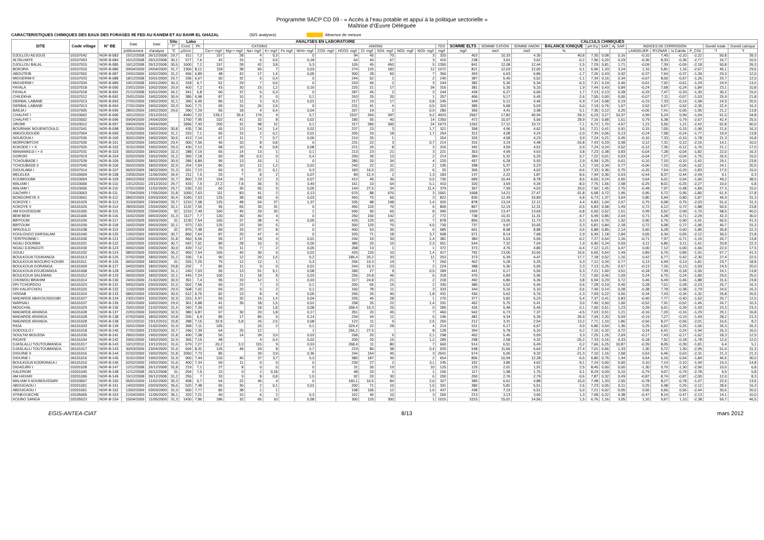Programme 9ACP CD 09 - « Accès à l’eau potable et appui à la politique sectorielle »
Maîtrise d’Œuvre Déléguée
CARACTERISTIQUES CHIMIQUES DES EAUX DES FORAGES 9E FED AU KANEM ET AU BAHR EL GHAZAL (925 analyses) Absence de mesure
| SITE | Code village | N° BE | Date | Date | Situ | Labo | | ANALYSES EN LABORATOIRE | | | | | | | | | | | | | CALCULS CHIMIQUES | | | | | | | | | | | | |
| --- | --- | --- | --- | --- | --- | --- | --- | --- | --- | --- | --- | --- | --- | --- | --- | --- | --- | --- | --- | --- | --- | --- | --- | --- | --- | --- | --- | --- | --- | --- | --- | --- | --- |
| | | | | | T° | Cond. | Ph | CATIONS | | | | | | ANIONS | | | | | | TDS | SOMME ELTS | SOMME CATION | SOMME ANION | BALANCE IONIQUE | pH Eq | SAR | Aj. SAR | INDICES DE CORROSION | | | | Dureté totale | Dureté calcique |
| | | | prélèvement | d'analyse | °C | µS/cm | | Ca++ mg/l | Mg++ mg/l | Na+ mg/l | K+ mg/l | Fe mg/l | NH4+ mg/l | CO3- mg/l | HCO3- mg/l | Cl- mg/l | SO4- mg/l | NO2- mg/l | NO3- mg/l | mg/l | mg/l | me/l | me/l | % | | | | LANGELIER | RYZNAR | Is Calcite | P_CO2 | °f | °f |
| DJOLLOU ADJOUS | 03107042 | NGR-B-083 | 15/12/2008 | 26/12/2008 | 29,7 | 511 | 7,2 | 157 | 28 | 4 | 0,3 | | 0 | | 94 | 45 | 70 | | 3 | 320 | 403 | 10,33 | 4,35 | 40,8 | 7,30 | 0,08 | 0,16 | -0,10 | 7,40 | -0,10 | -2,22 | 50,8 | 39,3 |
| ALTALHAYE | 03107003 | NGR-B-084 | 15/12/2008 | 26/12/2008 | 30,1 | 577 | 7,6 | 42 | 15 | 6 | 0,5 | | 0,18 | | 64 | 40 | 67 | | 3 | 415 | 238 | 3,61 | 3,62 | -0,2 | 7,96 | 0,20 | 0,29 | -0,36 | 8,33 | -0,36 | -2,77 | 16,7 | 10,5 |
| DJOLLOU BALAL | 03107015 | NGR-B-085 | 16/12/2008 | 26/12/2008 | 30,5 | 1600 | 7,2 | 157 | 28 | 42 | 3,8 | | 5,3 | | 105 | 45 | 450 | | 5 | 1350 | 841 | 12,08 | 12,44 | -1,5 | 7,29 | 0,81 | 1,71 | -0,09 | 7,39 | -0,09 | -2,18 | 50,8 | 39,3 |
| BOKORA | 03107010 | NGR-B-086 | 09/04/2009 | 24/04/2009 | 31,7 | 1356 | 8,12 | 118 | 38 | 65 | 7 | | 0,03 | | 274 | 125 | 182 | | 12 | 1072 | 821 | 12,03 | 12,00 | 0,1 | 6,96 | 1,33 | 3,24 | 1,16 | 5,81 | 1,16 | -2,67 | 45,1 | 29,5 |
| ABOUTEIB | 03107002 | NGR-B-087 | 24/01/2009 | 10/02/2009 | 31,2 | 456 | 6,89 | 48 | 42 | 17 | 1,4 | | 0,05 | | 300 | 28 | 50 | | 7 | 350 | 493 | 6,63 | 6,86 | -1,7 | 7,26 | 0,43 | 0,92 | -0,37 | 7,64 | -0,37 | -1,39 | 29,3 | 12,0 |
| MIGUERIM II | 03107033 | NGR-B-088 | 18/12/2008 | 10/01/2009 | 29,7 | 336 | 6,67 | 50 | 32 | 6 | 0,4 | | 0 | | 244 | 52 | 1 | | 2 | 240 | 387 | 5,40 | 5,52 | -1,1 | 7,34 | 0,16 | 0,34 | -0,67 | 8,00 | -0,67 | -1,26 | 25,7 | 12,5 |
| MIGUERIM I | 03107034 | NGR-B-089 | 19/12/2008 | 10/01/2009 | 30,3 | 318 | 6,7 | 52 | 29 | 7 | 0,6 | | 0 | | 243 | 45 | 2 | | 3 | 244 | 382 | 5,30 | 5,34 | -0,3 | 7,31 | 0,19 | 0,40 | -0,61 | 7,92 | -0,61 | -1,29 | 24,9 | 13,0 |
| FAYALA | 03107018 | NGR-B-090 | 23/01/2009 | 10/02/2009 | 29,9 | 400 | 7,2 | 43 | 30 | 15 | 1,2 | | 0,16 | | 220 | 21 | 17 | | 34 | 316 | 381 | 5,30 | 5,10 | 1,9 | 7,44 | 0,43 | 0,84 | -0,24 | 7,68 | -0,24 | -1,84 | 23,1 | 10,8 |
| FAYALA | 03107018 | NGR-B-091 | 21/12/2008 | 10/01/2009 | 34,1 | 341 | 6,8 | 60 | 37 | 5 | 0,3 | | 0 | | 287 | 45 | 2 | | 3 | 244 | 439 | 6,27 | 6,06 | 1,7 | 7,13 | 0,13 | 0,28 | -0,33 | 7,47 | -0,33 | -1,30 | 30,2 | 15,0 |
| CHILEKHA | 03107012 | NGR-B-092 | 25/01/2009 | 19/02/2009 | 30,9 | 385 | 6,98 | 87 | 10 | 0 | 0 | | 0,1 | | 263 | 25 | 20 | | 1 | 257 | 406 | 5,17 | 5,45 | -2,6 | 7,05 | 0,00 | 0,00 | -0,07 | 7,11 | -0,07 | -1,53 | 25,9 | 21,8 |
| DERBAL LABANE | 03107013 | NGR-B-093 | 27/01/2009 | 19/02/2009 | 32,1 | 390 | 6,95 | 80 | 12 | 3 | 0,3 | | 0,01 | | 217 | 19 | 17 | | 0,8 | 245 | 349 | 5,12 | 4,46 | 6,9 | 7,14 | 0,08 | 0,19 | -0,19 | 7,33 | -0,19 | -1,58 | 24,9 | 20,0 |
| DERBAL LABANE | 03107013 | NGR-B-094 | 27/01/2009 | 19/02/2009 | 33,3 | 500 | 7,71 | 65 | 15 | 26 | 2,6 | | 0 | | 231 | 41 | 4 | | 0,5 | 320 | 385 | 5,68 | 5,03 | 6,0 | 7,19 | 0,76 | 1,67 | 0,52 | 6,67 | 0,52 | -2,30 | 22,4 | 16,3 |
| BADJA I | 03107005 | NGR-B-095 | 28/01/2009 | 19/02/2009 | 29,6 | 390 | 7,29 | 55 | 18 | 4 | 0,4 | | 0,04 | | 207 | 19 | 2 | | 0,9 | 280 | 306 | 4,41 | 3,98 | 5,1 | 7,35 | 0,12 | 0,25 | -0,06 | 7,41 | -0,06 | -1,95 | 21,2 | 13,8 |
| CHALFAT I | 03103002 | NGR-B-096 | 10/12/2010 | 23/12/2010 | | 4940 | 7,22 | 139,2 | 39,4 | 170 | 9 | | 5,7 | | 1537 | 260 | 397 | | 9,2 | 4923 | 2567 | 17,82 | 40,94 | -39,3 | 6,23 | 3,27 | 10,37 | 0,99 | 5,24 | 0,99 | -1,04 | 51,0 | 34,8 |
| CHALFAT I | 03103002 | NGR-B-096 | 09/04/2009 | 24/04/2009 | | 1760 | 7,95 | 102 | 41 | 32 | 8 | | 0,02 | | 180 | 55 | 40 | | 14 | 1350 | 472 | 10,07 | 5,56 | 28,9 | 7,16 | 0,68 | 1,51 | 0,79 | 6,38 | 0,79 | -2,67 | 42,4 | 25,5 |
| OROMI | 03103012 | NGR-B-097 | 09/04/2009 | 24/04/2009 | | 1896 | 7,93 | 200 | 31 | 98 | 12 | | 0,1 | | 317 | 280 | 300 | | 24 | 1673 | 1262 | 17,12 | 19,72 | -7,1 | 6,72 | 1,70 | 4,57 | 1,21 | 5,50 | 1,21 | -2,42 | 62,8 | 50,0 |
| BOURNAK NGUENITOULO | 03107041 | NGR-B-098 | 30/01/2009 | 19/02/2009 | 30,8 | 435 | 7,36 | 65 | 13 | 14 | 1,4 | | 0,02 | | 237 | 23 | 3 | | 1,7 | 321 | 358 | 4,96 | 4,62 | 3,6 | 7,21 | 0,41 | 0,91 | 0,15 | 7,05 | 0,15 | -1,96 | 21,6 | 16,3 |
| AMGOUDOUDE | 03107004 | NGR-B-099 | 01/02/2009 | 19/02/2009 | 31,1 | 315 | 7,1 | 55 | 15 | 2 | 0,2 | | 0,01 | | 200 | 20 | 18 | | 1,7 | 254 | 312 | 4,08 | 4,24 | -2,0 | 7,34 | 0,06 | 0,13 | -0,24 | 7,58 | -0,24 | -1,77 | 19,9 | 13,8 |
| NGUEOUA I | 03107036 | NGR-B-100 | 30/01/2009 | 19/02/2009 | 30,5 | 413 | 7,14 | 67 | 11 | 7 | 0,7 | | 0,06 | | 214 | 25 | 1 | | | 254 | 326 | 4,58 | 4,23 | 3,9 | 7,24 | 0,21 | 0,45 | -0,10 | 7,33 | -0,10 | -1,78 | 21,3 | 16,8 |
| MORROMTCHI | 03107035 | NGR-B-101 | 02/02/2009 | 19/02/2009 | 29,4 | 300 | 7,55 | 40 | 10 | 8 | 0,8 | | 0 | | 231 | 22 | 3 | | 0,7 | 214 | 316 | 3,19 | 4,48 | -16,8 | 7,43 | 0,29 | 0,58 | 0,12 | 7,31 | 0,12 | -2,16 | 14,1 | 10,0 |
| KOKODE I + II | 03107026 | NGR-B-102 | 31/01/2009 | 19/02/2009 | 29,3 | 430 | 7,12 | 68 | 10 | 8 | 0,8 | | 0,08 | | 221 | 25 | 8 | | 3 | 316 | 342 | 4,59 | 4,51 | 0,9 | 7,24 | 0,24 | 0,52 | -0,12 | 7,35 | -0,12 | -1,76 | 21,1 | 17,0 |
| MANAWADJI I + II | 03107031 | NGR-B-103 | 05/02/2009 | 18/02/2009 | 32,3 | 288 | 7,19 | 65 | 14 | 13 | 1 | | 0,1 | | 213 | 23 | 21 | | 3 | 221 | 353 | 4,99 | 4,63 | 3,8 | 7,23 | 0,38 | 0,83 | -0,04 | 7,28 | -0,04 | -1,82 | 22,0 | 16,3 |
| GOROKI | 03107019 | NGR-B-104 | 02/02/2009 | 19/02/2009 | 31,2 | 360 | 7,18 | 60 | 28 | 0,5 | 0 | | 0,4 | | 250 | 30 | 13 | | 2 | 214 | 384 | 5,32 | 5,25 | 0,7 | 7,22 | 0,01 | 0,03 | -0,04 | 7,27 | -0,04 | -1,75 | 26,5 | 15,0 |
| TCHOUBADE I | 03107039 | NGR-B-105 | 05/02/2009 | 18/02/2009 | 30,9 | 286 | 6,89 | 95 | 13 | 10 | 1 | | 0 | | 280 | 20 | 34 | | 4 | 220 | 457 | 6,28 | 5,93 | 2,9 | 6,99 | 0,25 | 0,61 | -0,10 | 7,10 | -0,10 | -1,42 | 29,1 | 23,8 |
| TCHOUBADE II | 03107040 | NGR-B-106 | 05/02/2009 | 18/02/2009 | 32,5 | 254 | 7,04 | 80 | 10 | 12 | 1,2 | | 0,02 | | 240 | 22 | 31 | | 2 | 195 | 398 | 5,37 | 5,23 | 1,3 | 7,10 | 0,34 | 0,77 | -0,06 | 7,16 | -0,06 | -1,62 | 24,1 | 20,0 |
| DIGUILABA I | 03107014 | NGR-B-107 | 06/02/2009 | 18/02/2009 | 31,3 | 261 | 7,13 | 60 | 6 | 11 | 0,1 | | 0,3 | | 183 | 16,5 | 22 | | 6 | 20 | 305 | 3,97 | 4,02 | -0,6 | 7,33 | 0,36 | 0,75 | -0,20 | 7,54 | -0,20 | -1,83 | 17,5 | 15,0 |
| MELELEA | 03109009 | NGR-B-108 | 23/05/2009 | 11/06/2009 | 34,4 | 211 | 7,5 | 25 | 7 | 8 | 2 | | 0,07 | | 89 | 12,4 | 2 | | 1,3 | 183 | 147 | 2,22 | 1,87 | 8,6 | 7,94 | 0,36 | 0,53 | -0,44 | 8,37 | -0,44 | -2,49 | 9,1 | 6,3 |
| KOUNKOUMI | 03103004 | NGR-B-109 | 09/02/2009 | 03/03/2009 | 31,7 | 800 | 7,29 | 154 | 26 | 12 | 3 | | 0,07 | | 412 | 45 | 36 | | 0,5 | 730 | 689 | 10,44 | 8,78 | 8,6 | 6,65 | 0,24 | 0,65 | 0,64 | 6,01 | 0,64 | -1,66 | 49,2 | 38,5 |
| MALIAM I | 03103006 | NGR-B-110 | 13/12/2010 | 23/12/2010 | 29,7 | 433 | 7,5 | 27,2 | 7,8 | 36 | 5 | | 3,49 | | 161 | 10 | 64 | | 5,1 | 410 | 320 | 3,69 | 4,34 | -8,0 | 7,75 | 1,56 | 2,58 | -0,25 | 8,01 | -0,25 | -2,27 | 10,0 | 6,8 |
| MALIAM I | 03103006 | NGR-B-110 | 07/01/2009 | 11/02/2009 | 29,7 | 530 | 7,02 | 60 | 30 | 55 | 5 | | 0,05 | | 144 | 27,5 | 34 | | 11,4 | 379 | 367 | 7,99 | 4,03 | 33,0 | 7,50 | 1,45 | 2,75 | -0,48 | 7,97 | -0,48 | -1,84 | 27,3 | 15,0 |
| GACHIRI I | 03103003 | NGR-B-111 | 27/04/2009 | 17/05/2009 | 31,8 | 1050 | 7,63 | 111 | 83 | 41 | 2 | | 0,13 | | 670 | 88 | 670 | | 3 | 1001 | 1668 | 14,21 | 27,47 | -31,8 | 6,68 | 0,72 | 1,95 | 0,95 | 5,72 | 0,95 | -1,80 | 61,9 | 27,8 |
| BONGOREYE II | 03103001 | NGR-B-112 | 08/02/2009 | 03/03/2009 | 30,4 | 1046 | 7,53 | 125 | 38 | 68 | 6 | | 0,03 | | 450 | 75 | 65 | | 3 | 822 | 830 | 12,49 | 10,89 | 6,8 | 6,73 | 1,37 | 3,64 | 0,80 | 5,94 | 0,80 | -1,87 | 46,9 | 31,3 |
| KOKOYE I | 06101025 | NGR-B-113 | 31/03/2009 | 23/04/2009 | 33,7 | 1210 | 7,58 | 125 | 48 | 54 | 27 | | 1,37 | | 335 | 88 | 198 | | 1,4 | 920 | 878 | 13,24 | 12,12 | 4,4 | 6,83 | 1,04 | 2,67 | 0,75 | 6,08 | 0,75 | -2,03 | 51,0 | 31,3 |
| KOKOYE II | 06101026 | NGR-B-114 | 28/03/2009 | 23/04/2009 | 32,1 | 1132 | 7,55 | 95 | 65 | 30 | 31 | | 0 | | 450 | 120 | 70 | | 6 | 800 | 867 | 12,19 | 12,31 | -0,5 | 6,83 | 0,58 | 1,49 | 0,72 | 6,12 | 0,72 | -1,88 | 50,5 | 23,8 |
| AM KOUSSOUM | 06101005 | NGR-B-115 | 29/03/2009 | 23/04/2009 | 32 | 1210 | 7,49 | 160 | 45 | 29 | 20 | | 2 | | 590 | 90 | 65 | | 8 | 990 | 1009 | 13,47 | 13,69 | -0,8 | 6,50 | 0,52 | 1,51 | 0,99 | 5,52 | 0,99 | -1,70 | 58,5 | 40,0 |
| BEM BEM | 06101006 | NGR-B-116 | 16/02/2009 | 09/03/2009 | 31,3 | 1117 | 7,7 | 120 | 30 | 40 | 4 | | 0 | | 250 | 150 | 142 | | 2 | 772 | 738 | 10,31 | 11,31 | -4,7 | 6,99 | 0,85 | 2,04 | 0,71 | 6,28 | 0,71 | -2,29 | 42,3 | 30,0 |
| BIRTOUM | 06101039 | NGR-B-117 | 16/02/2009 | 09/03/2009 | 31 | 1130 | 7,54 | 165 | 37 | 38 | 4 | | 0,05 | | 420 | 120 | 65 | | 7 | 878 | 856 | 13,05 | 11,73 | 5,3 | 6,64 | 0,70 | 1,92 | 0,90 | 5,75 | 0,90 | -1,91 | 56,5 | 41,3 |
| BIRTOUM | 06101039 | NGR-B-118 | 16/02/2009 | 09/03/2009 | 32,1 | 973 | 7,53 | 125 | 23 | 39 | 5 | | 0 | | 350 | 120 | 70 | | 4,5 | 730 | 737 | 9,97 | 10,65 | -3,3 | 6,81 | 0,84 | 2,18 | 0,72 | 6,08 | 0,72 | -1,96 | 40,7 | 31,3 |
| ARKOULO | 06101038 | NGR-B-119 | 15/02/2009 | 09/03/2009 | 32 | 870 | 7,48 | 89 | 33 | 37 | 8 | | 0 | | 400 | 53 | 35 | | 6 | 685 | 661 | 8,98 | 8,88 | 0,6 | 6,88 | 0,85 | 2,14 | 0,60 | 6,28 | 0,60 | -1,85 | 35,8 | 22,3 |
| KOULOUGO DARSALAM | 06101040 | NGR-B-120 | 13/02/2009 | 09/03/2009 | 30,7 | 850 | 7,64 | 87 | 20 | 47 | 4 | | 0 | | 320 | 71 | 18 | | 3,7 | 508 | 571 | 8,14 | 7,68 | 2,9 | 6,99 | 1,18 | 2,84 | 0,65 | 6,34 | 0,65 | -2,12 | 30,0 | 21,8 |
| TERITRONNE I | 06101036 | NGR-B-121 | 12/02/2009 | 03/03/2009 | 31,8 | 460 | 6,56 | 55 | 17 | 18 | 4 | | 0,01 | | 240 | 10 | 39 | | 1,4 | 381 | 384 | 5,03 | 5,05 | -0,2 | 7,27 | 0,54 | 1,16 | -0,71 | 7,97 | -0,71 | -1,15 | 20,7 | 13,8 |
| NGALI DOURBA | 06101031 | NGR-B-122 | 10/02/2009 | 03/03/2009 | 30,7 | 642 | 7,01 | 89 | 28 | 10 | 5 | | 0,05 | | 380 | 20 | 10 | | 2,3 | 551 | 544 | 7,32 | 7,04 | 1,9 | 6,90 | 0,24 | 0,59 | 0,11 | 6,80 | 0,11 | -1,41 | 33,8 | 22,3 |
| NGALI DJONGOTI | 06101030 | NGR-B-123 | 09/02/2009 | 03/03/2009 | 30,9 | 439 | 7,12 | 70 | 11 | 7 | 2 | | 0,05 | | 268 | 13 | 1 | | 1 | 372 | 373 | 4,76 | 4,80 | -0,4 | 7,12 | 0,21 | 0,47 | 0,00 | 7,12 | 0,00 | -1,66 | 22,0 | 17,5 |
| GOULI | 06101032 | NGR-B-124 | 08/02/2009 | 03/03/2009 | 30,2 | 950 | 7,54 | 165 | 40 | 30 | 6 | | 0,02 | | 420 | 120 | 10 | | 1,4 | 917 | 792 | 13,00 | 10,50 | 10,6 | 6,65 | 0,54 | 1,49 | 0,89 | 5,76 | 0,89 | -1,91 | 57,7 | 41,3 |
| BOULKOUA TOURANGA | 06101013 | NGR-B-125 | 07/02/2009 | 18/02/2009 | 31,2 | 330 | 7,6 | 90 | 12 | 20 | 1,5 | | 0,2 | | 185,4 | 20,2 | 33 | | 11 | 253 | 373 | 6,39 | 4,47 | 17,7 | 7,18 | 0,52 | 1,16 | 0,42 | 6,77 | 0,42 | -2,30 | 27,4 | 22,5 |
| BOULKOUA NGOURO KOUWI | 06101011 | NGR-B-126 | 06/02/2009 | 18/02/2009 | 31 | 325 | 7,25 | 75 | 12 | 12 | 1 | | 0,3 | | 256 | 19,3 | 19 | | 7 | 250 | 402 | 5,28 | 5,25 | 0,3 | 7,12 | 0,34 | 0,77 | 0,13 | 6,99 | 0,13 | -1,81 | 23,7 | 18,8 |
| BOULKOUA GORANGA | 06101009 | NGR-B-127 | 04/02/2009 | 18/02/2009 | 29,8 | 292 | 7 | 80 | 11 | 9 | 0 | | 0,01 | | 244 | 19,3 | 23 | | 2 | 224 | 388 | 5,30 | 5,05 | 2,3 | 7,13 | 0,25 | 0,57 | -0,13 | 7,26 | -0,13 | -1,59 | 24,5 | 20,0 |
| BOULKOUA EGUIDIANGA | 06101008 | NGR-B-128 | 04/02/2009 | 19/02/2009 | 31,1 | 240 | 7,03 | 55 | 13 | 51 | 5,1 | | 0,08 | | 280 | 27 | 9 | | 0,5 | 189 | 441 | 6,17 | 5,55 | 5,3 | 7,21 | 1,60 | 3,51 | -0,18 | 7,39 | -0,18 | -1,55 | 19,1 | 13,8 |
| BOULKOUA SALEMAN | 06101012 | NGR-B-129 | 06/02/2009 | 18/02/2009 | 32,1 | 445 | 7,24 | 100 | 11 | 18 | 8 | | 0,03 | | 256 | 24,8 | 46 | | 6 | 318 | 470 | 6,89 | 5,95 | 7,3 | 7,00 | 0,46 | 1,09 | 0,24 | 6,75 | 0,24 | -1,80 | 29,5 | 25,0 |
| CHOWOU BRAHIM | 06101014 | NGR-B-130 | 24/01/2009 | 21/02/2009 | 30,9 | 351 | 7,4 | 95 | 19 | 12 | 1 | | 0,03 | | 317 | 24,8 | 21 | | 2 | 218 | 492 | 6,86 | 6,36 | 3,8 | 6,94 | 0,29 | 0,72 | 0,46 | 6,49 | 0,46 | -1,88 | 31,6 | 23,8 |
| ERI TCHORDOU | 06101023 | NGR-B-131 | 09/02/2009 | 03/03/2009 | 31,5 | 502 | 7,56 | 65 | 23 | 7 | 3 | | 0,1 | | 200 | 65 | 15 | | 2 | 330 | 380 | 5,52 | 5,45 | 0,6 | 7,28 | 0,19 | 0,40 | 0,28 | 7,01 | 0,28 | -2,23 | 25,7 | 16,3 |
| ERI KALATCHOU | 06101020 | NGR-B-132 | 11/02/2009 | 03/03/2009 | 29,9 | 508 | 7,02 | 65 | 20 | 5 | 2 | | 0,1 | | 160 | 78 | 11 | | 3 | 333 | 344 | 5,16 | 5,10 | 0,6 | 7,40 | 0,14 | 0,28 | -0,38 | 7,78 | -0,38 | -1,79 | 24,5 | 16,3 |
| HISSAB | 06101024 | NGR-B-133 | 08/02/2009 | 03/03/2009 | 30,9 | 512 | 6,75 | 82 | 13 | 8 | 4 | | 0,05 | | 256 | 25 | 40 | | 1,8 | 431 | 430 | 5,62 | 5,76 | -1,3 | 7,09 | 0,22 | 0,50 | -0,34 | 7,43 | -0,34 | -1,32 | 25,8 | 20,5 |
| MADARDE ABAYOUSSOUBI | 06101027 | NGR-B-134 | 23/01/2009 | 10/02/2009 | 32,9 | 315 | 6,97 | 50 | 32 | 15 | 1,4 | | 0,04 | | 205 | 45 | 28 | | 1 | 270 | 377 | 5,82 | 5,23 | 5,4 | 7,37 | 0,41 | 0,83 | -0,40 | 7,77 | -0,40 | -1,62 | 25,7 | 12,5 |
| WARSALI | 06101037 | NGR-B-135 | 23/01/2009 | 10/02/2009 | 29,9 | 361 | 6,88 | 41 | 35 | 18 | 1,5 | | 0,01 | | 258 | 25 | 22 | | 1,4 | 291 | 402 | 5,75 | 5,41 | 3,0 | 7,40 | 0,50 | 1,00 | -0,52 | 7,91 | -0,52 | -1,45 | 24,7 | 10,3 |
| MOUCHAL | 06101029 | NGR-B-136 | 25/01/2009 | 21/02/2009 | 31,4 | 340 | 7,39 | 93 | | 18 | 1,8 | | 0,08 | | 268,4 | 19,3 | 25 | | 0 | 285 | 426 | 5,48 | 5,46 | 0,1 | 7,00 | 0,51 | 1,23 | 0,39 | 6,61 | 0,39 | -1,93 | 23,3 | 23,3 |
| MADARDE ARANGA | 06101028 | NGR-B-137 | 22/01/2009 | 10/02/2009 | 32,5 | 380 | 6,87 | 67 | 30 | 20 | 1,8 | | 0,17 | | 351 | 20 | 45 | | 7 | 460 | 542 | 6,73 | 7,37 | -4,5 | 7,03 | 0,51 | 1,21 | -0,16 | 7,20 | -0,16 | -1,29 | 29,1 | 16,8 |
| MADARDE ARANGA | 06101028 | NGR-B-138 | 07/02/2009 | 18/02/2009 | 33,8 | 255 | 6,9 | 85 | 17 | 85 | 0 | | 0,14 | | 234 | 44 | 11 | | 5 | 196 | 481 | 9,34 | 5,39 | 26,9 | 7,09 | 2,20 | 5,09 | -0,19 | 7,27 | -0,19 | -1,49 | 28,2 | 21,3 |
| MADARDE ARANGA | 06101028 | NGR-B-138 | 10/12/2010 | 23/12/2010 | 33,8 | 288 | 7,15 | 32,8 | 5,8 | 26 | 2,5 | | 0,08 | | 122 | 11 | 9 | | 2,5 | 250 | 212 | 3,31 | 2,54 | 13,2 | 7,71 | 1,10 | 1,86 | -0,56 | 8,27 | -0,56 | -2,01 | 10,6 | 8,2 |
| RIGA | 06101033 | NGR-B-139 | 26/01/2009 | 21/02/2009 | 31,9 | 368 | 7,11 | 105 | | 20 | 2 | | 0,1 | | 329,4 | 22 | 28 | | 4 | 214 | 511 | 6,17 | 6,67 | -3,9 | 6,86 | 0,54 | 1,36 | 0,25 | 6,62 | 0,25 | -1,56 | 26,3 | 26,3 |
| DODOULO I | 06101018 | NGR-B-140 | 27/01/2009 | 21/02/2009 | 33,7 | 296 | 7,39 | 64 | 25 | 12 | | | 1 | | 256,2 | 27,5 | | | 8 | 128 | 394 | 5,78 | 5,10 | 6,2 | 7,15 | 0,32 | 0,72 | 0,24 | 6,91 | 0,24 | -1,94 | 26,3 | 16,0 |
| SOULTAI MOUSSA | 06101035 | NGR-B-141 | 28/01/2009 | 19/02/2009 | 31,8 | 490 | 7,08 | 50 | 14 | 39 | 3,9 | | 0,03 | | 268 | 20 | 5 | | 2,1 | 298 | 402 | 5,45 | 5,09 | 3,3 | 7,25 | 1,25 | 2,69 | -0,17 | 7,43 | -0,17 | -1,62 | 18,3 | 12,5 |
| RIGAYE | 06101034 | NGR-B-142 | 29/01/2009 | 19/02/2009 | 32,9 | 365 | 7,15 | 48 | | 4 | 0,4 | | 0,02 | | 209 | 20 | 15 | | 1,2 | 289 | 298 | 2,58 | 4,32 | -25,2 | 7,33 | 0,16 | 0,33 | -0,18 | 7,52 | -0,18 | -1,78 | 12,0 | 12,0 |
| DJASLALLI TOUTOUMANGA | 06101017 | NGR-B-143 | 10/12/2010 | 13/12/2010 | 31,6 | 679 | 7,27 | 20,2 | 3,3 | 115 | 9 | | 0,53 | | 268,4 | 11 | 80 | | 7 | 660 | 514 | 6,51 | 6,49 | 0,2 | 7,66 | 6,25 | 10,87 | -0,39 | 8,05 | -0,39 | -1,81 | 6,4 | 5,1 |
| DJASLALLI TOUTOUMANGA | 06101017 | NGR-B-143 | 30/03/2009 | 23/04/2009 | 31,6 | 694 | 8,31 | 125 | 48 | 29 | 8 | | 0,7 | | 219 | 80 | 38 | | 0,4 | 920 | 548 | 11,66 | 6,64 | 27,4 | 7,01 | 0,56 | 1,33 | 1,30 | 5,72 | 1,30 | -2,95 | 51,0 | 31,3 |
| DIGUINE II | 06101016 | NGR-B-144 | 01/02/2009 | 19/02/2009 | 31,8 | 3350 | 7,73 | 85 | | 39 | 3,9 | | 0,36 | | 244 | 154 | 45 | | 3 | 2541 | 574 | 6,05 | 9,32 | -21,3 | 7,10 | 1,16 | 2,68 | 0,63 | 6,46 | 0,63 | -2,31 | 21,3 | 21,3 |
| DIGUINE I | 06101015 | NGR-B-145 | 31/01/2009 | 19/02/2009 | 31,9 | 900 | 7,44 | 120 | 40 | 37 | 3,7 | | 0,3 | | 380 | 187 | 36 | | 2 | 654 | 806 | 10,99 | 12,28 | -5,5 | 6,80 | 0,75 | 1,94 | 0,64 | 6,16 | 0,64 | -1,84 | 46,5 | 30,0 |
| BOULKOUA KODRANGA I | 06101010 | NGR-B-146 | 02/02/2009 | 19/02/2009 | 31,6 | 400 | 7,34 | 59 | 11 | 0 | 0 | | 0 | | 230 | 27 | 2 | | 3,1 | 245 | 332 | 3,85 | 4,62 | -9,1 | 7,24 | 0,00 | 0,00 | 0,10 | 7,14 | 0,10 | -1,94 | 19,3 | 14,8 |
| DIGADJIRI I | 03201028 | NGR-B-147 | 12/12/2008 | 26/12/2008 | 31,8 | 219 | 7,1 | 27 | 8 | 0 | 0 | | 0 | | 31 | 30 | 19 | | 10 | 125 | 125 | 2,01 | 1,91 | 2,5 | 8,40 | 0,00 | 0,00 | -1,30 | 9,70 | -1,30 | -2,56 | 10,0 | 6,8 |
| KALEROM | 03201045 | NGR-B-148 | 12/12/2008 | 26/12/2008 | 31 | 204 | 7,5 | 23 | 9 | 2 | 0,18 | | 0 | | 48 | 33 | 1 | | 1 | 156 | 117 | 1,98 | 1,75 | 6,1 | 8,29 | 0,09 | 0,10 | -0,79 | 9,07 | -0,79 | -2,78 | 9,5 | 5,8 |
| AM HAYARI | 03201006 | NGR-B-149 | 15/12/2008 | 26/12/2008 | 31,2 | 255 | 7 | 33 | 9 | 8 | 0,8 | | 1,5 | | 92 | 20 | 30 | | 6 | 200 | 200 | 2,76 | 2,79 | -0,6 | 7,87 | 0,32 | 0,49 | -0,87 | 8,74 | -0,87 | -2,00 | 12,0 | 8,3 |
| MALIAM II AOUMOUSSARI | 03103007 | NGR-B-150 | 05/01/2009 | 11/02/2009 | 30,3 | 458 | 6,7 | 54 | 22 | 46 | 4 | | 0 | | 160,1 | 16,5 | 84 | | 2,6 | 327 | 389 | 6,61 | 4,88 | 15,0 | 7,48 | 1,33 | 2,55 | -0,78 | 8,27 | -0,78 | -1,47 | 22,6 | 13,5 |
| ABOUGAOU I | 03201001 | NGR-B-151 | 14/02/2009 | 03/03/2009 | 35,6 | 520 | 7,48 | 65 | 30 | 2 | 0,1 | | 0,01 | | 200 | 71 | 10 | | 1,5 | 331 | 380 | 5,81 | 5,51 | 2,6 | 7,23 | 0,05 | 0,11 | 0,25 | 6,98 | 0,25 | -2,12 | 28,6 | 16,3 |
| ABOUGAOU I | 03201001 | NGR-B-152 | 13/02/2009 | 03/03/2009 | 31,9 | 650 | 7,77 | 80 | 38 | 1 | 1 | | | | 198 | 106 | 12 | | 1,6 | 437 | 438 | 7,19 | 6,51 | 5,0 | 7,21 | 0,02 | 0,05 | 0,56 | 6,66 | 0,56 | -2,44 | 35,6 | 20,0 |
| ATINEGUECHE | 03105005 | NGR-B-153 | 21/04/2009 | 11/05/2009 | 36,1 | 320 | 7,21 | 40 | 10 | 6 | 2 | | 0,3 | | 102 | 40 | 10 | | 3 | 260 | 213 | 3,13 | 3,06 | 1,3 | 7,68 | 0,22 | 0,38 | -0,47 | 8,14 | -0,47 | -2,13 | 14,1 | 10,0 |
| KOUNO SANGA | 03105023 | NGR-B-154 | 15/04/2009 | 11/05/2009 | 31,3 | 1430 | 7,86 | 186 | 32 | 65 | 10 | | 0,58 | | 300 | 120 | 300 | | 1 | 1015 | 1015 | 15,01 | 14,56 | 1,5 | 6,76 | 1,16 | 3,05 | 1,10 | 5,67 | 1,10 | -2,38 | 59,7 | 46,5 |
EGIS-ANTEA-CIAT 8/13 mars 2012